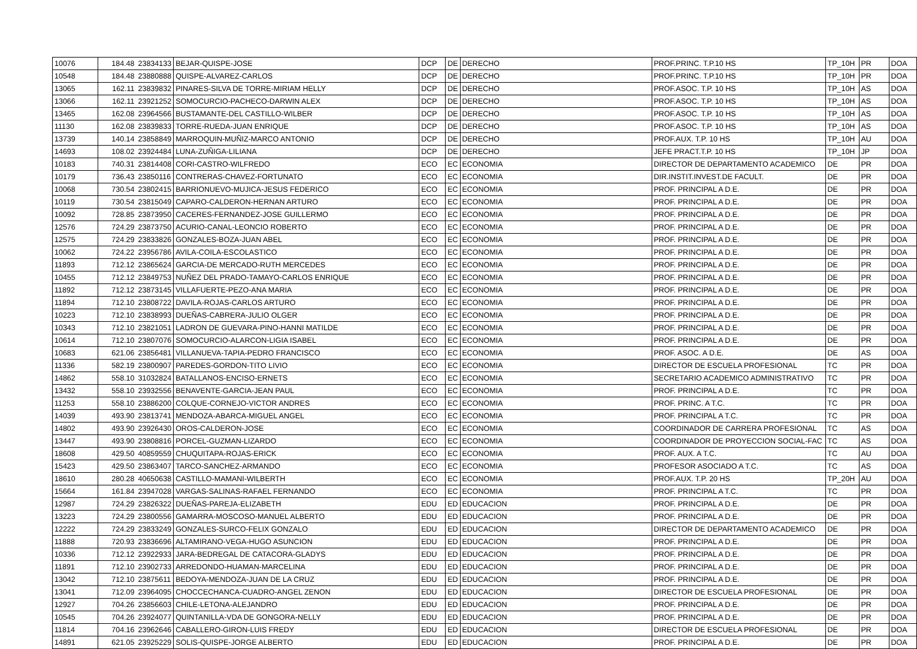| 10076 | 184.48 | 23834133 | BEJAR-QUISPE-JOSE | DCP | DE | DERECHO | PROF.PRINC. T.P.10 HS | TP_10H | PR | DOA |
| 10548 | 184.48 | 23880888 | QUISPE-ALVAREZ-CARLOS | DCP | DE | DERECHO | PROF.PRINC. T.P.10 HS | TP_10H | PR | DOA |
| 13065 | 162.11 | 23839832 | PINARES-SILVA DE TORRE-MIRIAM HELLY | DCP | DE | DERECHO | PROF.ASOC. T.P. 10 HS | TP_10H | AS | DOA |
| 13066 | 162.11 | 23921252 | SOMOCURCIO-PACHECO-DARWIN ALEX | DCP | DE | DERECHO | PROF.ASOC. T.P. 10 HS | TP_10H | AS | DOA |
| 13465 | 162.08 | 23964566 | BUSTAMANTE-DEL CASTILLO-WILBER | DCP | DE | DERECHO | PROF.ASOC. T.P. 10 HS | TP_10H | AS | DOA |
| 11130 | 162.08 | 23839833 | TORRE-RUEDA-JUAN ENRIQUE | DCP | DE | DERECHO | PROF.ASOC. T.P. 10 HS | TP_10H | AS | DOA |
| 13739 | 140.14 | 23858849 | MARROQUIN-MUÑIZ-MARCO ANTONIO | DCP | DE | DERECHO | PROF.AUX. T.P. 10 HS | TP_10H | AU | DOA |
| 14693 | 108.02 | 23924484 | LUNA-ZUÑIGA-LILIANA | DCP | DE | DERECHO | JEFE PRACT.T.P. 10 HS | TP_10H | JP | DOA |
| 10183 | 740.31 | 23814408 | CORI-CASTRO-WILFREDO | ECO | EC | ECONOMIA | DIRECTOR DE DEPARTAMENTO ACADEMICO | DE | PR | DOA |
| 10179 | 736.43 | 23850116 | CONTRERAS-CHAVEZ-FORTUNATO | ECO | EC | ECONOMIA | DIR.INSTIT.INVEST.DE FACULT. | DE | PR | DOA |
| 10068 | 730.54 | 23802415 | BARRIONUEVO-MUJICA-JESUS FEDERICO | ECO | EC | ECONOMIA | PROF. PRINCIPAL A D.E. | DE | PR | DOA |
| 10119 | 730.54 | 23815049 | CAPARO-CALDERON-HERNAN ARTURO | ECO | EC | ECONOMIA | PROF. PRINCIPAL A D.E. | DE | PR | DOA |
| 10092 | 728.85 | 23873950 | CACERES-FERNANDEZ-JOSE GUILLERMO | ECO | EC | ECONOMIA | PROF. PRINCIPAL A D.E. | DE | PR | DOA |
| 12576 | 724.29 | 23873750 | ACURIO-CANAL-LEONCIO ROBERTO | ECO | EC | ECONOMIA | PROF. PRINCIPAL A D.E. | DE | PR | DOA |
| 12575 | 724.29 | 23833826 | GONZALES-BOZA-JUAN ABEL | ECO | EC | ECONOMIA | PROF. PRINCIPAL A D.E. | DE | PR | DOA |
| 10062 | 724.22 | 23956786 | AVILA-COILA-ESCOLASTICO | ECO | EC | ECONOMIA | PROF. PRINCIPAL A D.E. | DE | PR | DOA |
| 11893 | 712.12 | 23865624 | GARCIA-DE MERCADO-RUTH MERCEDES | ECO | EC | ECONOMIA | PROF. PRINCIPAL A D.E. | DE | PR | DOA |
| 10455 | 712.12 | 23849753 | NUÑEZ DEL PRADO-TAMAYO-CARLOS ENRIQUE | ECO | EC | ECONOMIA | PROF. PRINCIPAL A D.E. | DE | PR | DOA |
| 11892 | 712.12 | 23873145 | VILLAFUERTE-PEZO-ANA MARIA | ECO | EC | ECONOMIA | PROF. PRINCIPAL A D.E. | DE | PR | DOA |
| 11894 | 712.10 | 23808722 | DAVILA-ROJAS-CARLOS ARTURO | ECO | EC | ECONOMIA | PROF. PRINCIPAL A D.E. | DE | PR | DOA |
| 10223 | 712.10 | 23838993 | DUEÑAS-CABRERA-JULIO OLGER | ECO | EC | ECONOMIA | PROF. PRINCIPAL A D.E. | DE | PR | DOA |
| 10343 | 712.10 | 23821051 | LADRON DE GUEVARA-PINO-HANNI MATILDE | ECO | EC | ECONOMIA | PROF. PRINCIPAL A D.E. | DE | PR | DOA |
| 10614 | 712.10 | 23807076 | SOMOCURCIO-ALARCON-LIGIA ISABEL | ECO | EC | ECONOMIA | PROF. PRINCIPAL A D.E. | DE | PR | DOA |
| 10683 | 621.06 | 23856481 | VILLANUEVA-TAPIA-PEDRO FRANCISCO | ECO | EC | ECONOMIA | PROF. ASOC. A D.E. | DE | AS | DOA |
| 11336 | 582.19 | 23800907 | PAREDES-GORDON-TITO LIVIO | ECO | EC | ECONOMIA | DIRECTOR DE ESCUELA PROFESIONAL | TC | PR | DOA |
| 14862 | 558.10 | 31032824 | BATALLANOS-ENCISO-ERNETS | ECO | EC | ECONOMIA | SECRETARIO ACADEMICO ADMINISTRATIVO | TC | PR | DOA |
| 13432 | 558.10 | 23932556 | BENAVENTE-GARCIA-JEAN PAUL | ECO | EC | ECONOMIA | PROF. PRINCIPAL A D.E. | TC | PR | DOA |
| 11253 | 558.10 | 23886200 | COLQUE-CORNEJO-VICTOR ANDRES | ECO | EC | ECONOMIA | PROF. PRINC. A T.C. | TC | PR | DOA |
| 14039 | 493.90 | 23813741 | MENDOZA-ABARCA-MIGUEL ANGEL | ECO | EC | ECONOMIA | PROF. PRINCIPAL A T.C. | TC | PR | DOA |
| 14802 | 493.90 | 23926430 | OROS-CALDERON-JOSE | ECO | EC | ECONOMIA | COORDINADOR DE CARRERA PROFESIONAL | TC | AS | DOA |
| 13447 | 493.90 | 23808816 | PORCEL-GUZMAN-LIZARDO | ECO | EC | ECONOMIA | COORDINADOR DE PROYECCION SOCIAL-FAC | TC | AS | DOA |
| 18608 | 429.50 | 40859559 | CHUQUITAPA-ROJAS-ERICK | ECO | EC | ECONOMIA | PROF. AUX. A T.C. | TC | AU | DOA |
| 15423 | 429.50 | 23863407 | TARCO-SANCHEZ-ARMANDO | ECO | EC | ECONOMIA | PROFESOR ASOCIADO A T.C. | TC | AS | DOA |
| 18610 | 280.28 | 40650638 | CASTILLO-MAMANI-WILBERTH | ECO | EC | ECONOMIA | PROF.AUX. T.P. 20 HS | TP_20H | AU | DOA |
| 15664 | 161.84 | 23947028 | VARGAS-SALINAS-RAFAEL FERNANDO | ECO | EC | ECONOMIA | PROF. PRINCIPAL A T.C. | TC | PR | DOA |
| 12987 | 724.29 | 23826322 | DUEÑAS-PAREJA-ELIZABETH | EDU | ED | EDUCACION | PROF. PRINCIPAL A D.E. | DE | PR | DOA |
| 13223 | 724.29 | 23800556 | GAMARRA-MOSCOSO-MANUEL ALBERTO | EDU | ED | EDUCACION | PROF. PRINCIPAL A D.E. | DE | PR | DOA |
| 12222 | 724.29 | 23833249 | GONZALES-SURCO-FELIX GONZALO | EDU | ED | EDUCACION | DIRECTOR DE DEPARTAMENTO ACADEMICO | DE | PR | DOA |
| 11888 | 720.93 | 23836696 | ALTAMIRANO-VEGA-HUGO ASUNCION | EDU | ED | EDUCACION | PROF. PRINCIPAL A D.E. | DE | PR | DOA |
| 10336 | 712.12 | 23922933 | JARA-BEDREGAL DE CATACORA-GLADYS | EDU | ED | EDUCACION | PROF. PRINCIPAL A D.E. | DE | PR | DOA |
| 11891 | 712.10 | 23902733 | ARREDONDO-HUAMAN-MARCELINA | EDU | ED | EDUCACION | PROF. PRINCIPAL A D.E. | DE | PR | DOA |
| 13042 | 712.10 | 23875611 | BEDOYA-MENDOZA-JUAN DE LA CRUZ | EDU | ED | EDUCACION | PROF. PRINCIPAL A D.E. | DE | PR | DOA |
| 13041 | 712.09 | 23964095 | CHOCCECHANCA-CUADRO-ANGEL ZENON | EDU | ED | EDUCACION | DIRECTOR DE ESCUELA PROFESIONAL | DE | PR | DOA |
| 12927 | 704.26 | 23856603 | CHILE-LETONA-ALEJANDRO | EDU | ED | EDUCACION | PROF. PRINCIPAL A D.E. | DE | PR | DOA |
| 10545 | 704.26 | 23924077 | QUINTANILLA-VDA DE GONGORA-NELLY | EDU | ED | EDUCACION | PROF. PRINCIPAL A D.E. | DE | PR | DOA |
| 11814 | 704.16 | 23962646 | CABALLERO-GIRON-LUIS FREDY | EDU | ED | EDUCACION | DIRECTOR DE ESCUELA PROFESIONAL | DE | PR | DOA |
| 14891 | 621.05 | 23925229 | SOLIS-QUISPE-JORGE ALBERTO | EDU | ED | EDUCACION | PROF. PRINCIPAL A D.E. | DE | PR | DOA |